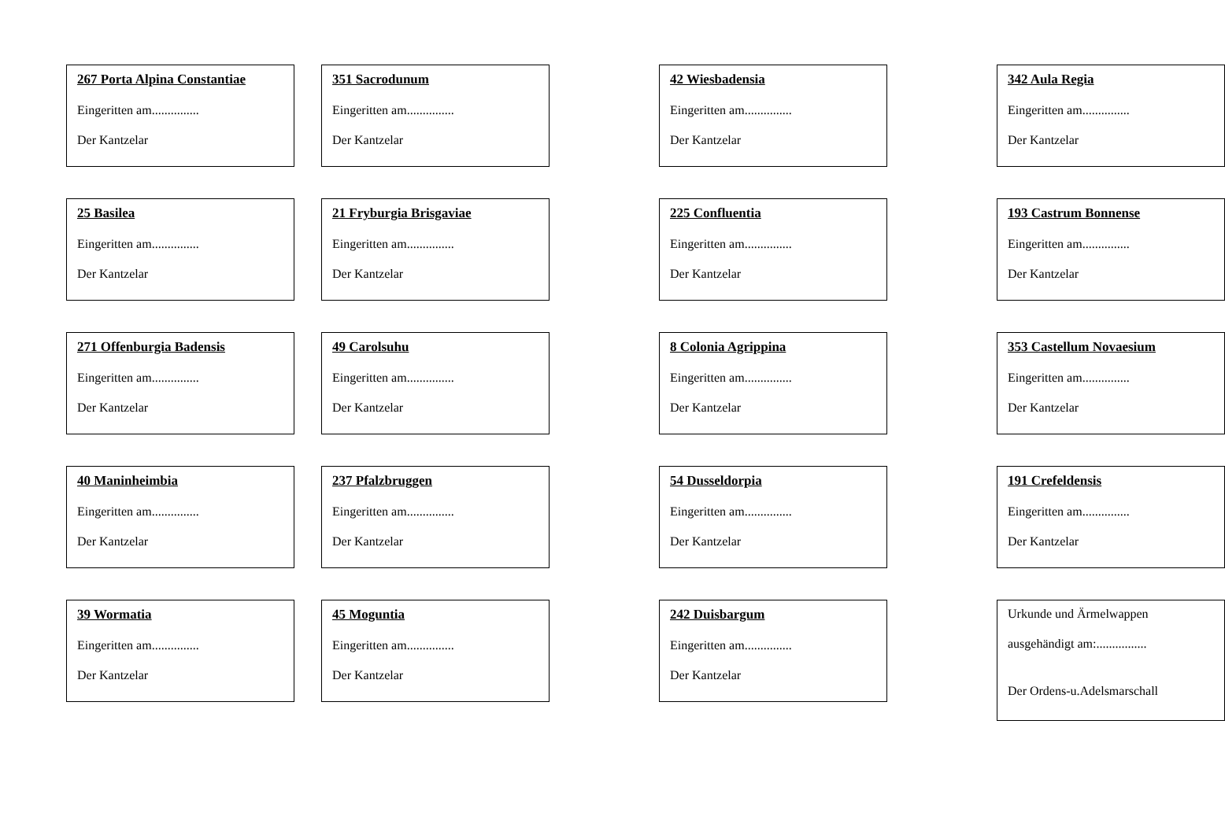267 Porta Alpina Constantiae
Eingeritten am...............
Der Kantzelar
351 Sacrodunum
Eingeritten am...............
Der Kantzelar
42 Wiesbadensia
Eingeritten am...............
Der Kantzelar
342 Aula Regia
Eingeritten am...............
Der Kantzelar
25 Basilea
Eingeritten am...............
Der Kantzelar
21 Fryburgia Brisgaviae
Eingeritten am...............
Der Kantzelar
225 Confluentia
Eingeritten am...............
Der Kantzelar
193 Castrum Bonnense
Eingeritten am...............
Der Kantzelar
271 Offenburgia Badensis
Eingeritten am...............
Der Kantzelar
49 Carolsuhu
Eingeritten am...............
Der Kantzelar
8 Colonia Agrippina
Eingeritten am...............
Der Kantzelar
353 Castellum Novaesium
Eingeritten am...............
Der Kantzelar
40 Maninheimbia
Eingeritten am...............
Der Kantzelar
237 Pfalzbruggen
Eingeritten am...............
Der Kantzelar
54 Dusseldorpia
Eingeritten am...............
Der Kantzelar
191 Crefeldensis
Eingeritten am...............
Der Kantzelar
39 Wormatia
Eingeritten am...............
Der Kantzelar
45 Moguntia
Eingeritten am...............
Der Kantzelar
242 Duisbargum
Eingeritten am...............
Der Kantzelar
Urkunde und Ärmelwappen
ausgehändigt am:................
Der Ordens-u.Adelsmarschall